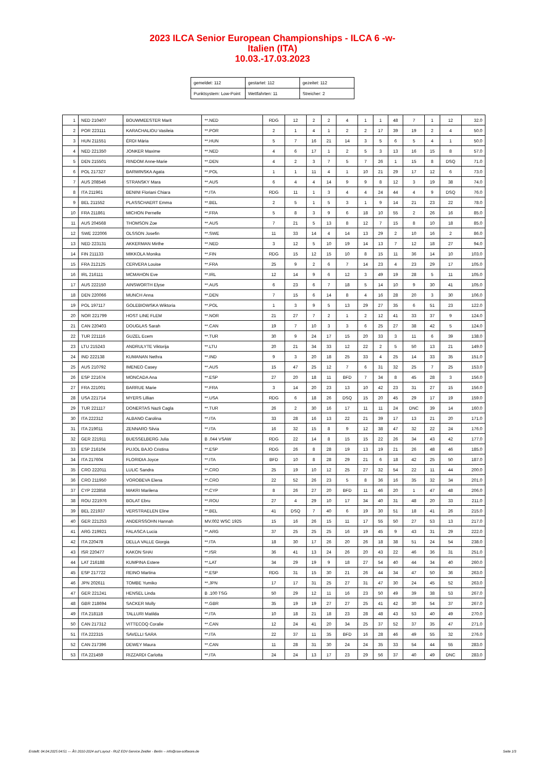2023 ILCA Senior European Championships - ILCA 6 -w-
Italien (ITA)
10.03.-17.03.2023
| gemeldet: 112 | gestartet: 112 | gezeitet: 112 |
| Punktsystem: Low-Point | Wettfahrten: 11 | Streicher: 2 |
| 1 | NED 210407 | BOUWMEESTER Marit | **.NED | RDG | 12 | 2 | 2 | 4 | 1 | 1 | 48 | 7 | 1 | 12 | 32.0 |
| 2 | POR 223111 | KARACHALIOU Vasileia | **.POR | 2 | 1 | 4 | 1 | 2 | 2 | 17 | 39 | 19 | 2 | 4 | 50.0 |
| 3 | HUN 211551 | ÉRDI Mária | **.HUN | 5 | 7 | 16 | 21 | 14 | 3 | 5 | 6 | 5 | 4 | 1 | 50.0 |
| 4 | NED 221350 | JONKER Maxime | **.NED | 4 | 6 | 17 | 1 | 2 | 5 | 3 | 13 | 16 | 15 | 8 | 57.0 |
| 5 | DEN 215501 | RINDOM Anne-Marie | **.DEN | 4 | 2 | 3 | 7 | 5 | 7 | 26 | 1 | 15 | 8 | DSQ | 71.0 |
| 6 | POL 217327 | BARWINSKA Agata | **.POL | 1 | 1 | 11 | 4 | 1 | 10 | 21 | 29 | 17 | 12 | 6 | 73.0 |
| 7 | AUS 208546 | STRANSKY Mara | **.AUS | 6 | 4 | 4 | 14 | 9 | 9 | 8 | 12 | 3 | 19 | 38 | 74.0 |
| 8 | ITA 211961 | BENINI Floriani Chiara | **.ITA | RDG | 11 | 1 | 3 | 4 | 4 | 24 | 44 | 4 | 9 | DSQ | 76.0 |
| 9 | BEL 211552 | PLASSCHAERT Emma | **.BEL | 2 | 5 | 1 | 5 | 3 | 1 | 9 | 14 | 21 | 23 | 22 | 78.0 |
| 10 | FRA 211861 | MICHON Pernelle | **.FRA | 5 | 8 | 3 | 9 | 6 | 18 | 10 | 55 | 2 | 26 | 16 | 85.0 |
| 11 | AUS 204568 | THOMSON Zoe | **.AUS | 7 | 21 | 5 | 13 | 8 | 12 | 7 | 15 | 8 | 10 | 18 | 85.0 |
| 12 | SWE 222006 | OLSSON Josefin | **.SWE | 11 | 33 | 14 | 4 | 14 | 13 | 29 | 2 | 10 | 16 | 2 | 86.0 |
| 13 | NED 223131 | AKKERMAN Mirthe | **.NED | 3 | 12 | 5 | 10 | 19 | 14 | 13 | 7 | 12 | 18 | 27 | 94.0 |
| 14 | FIN 211133 | MIKKOLA Monika | **.FIN | RDG | 15 | 12 | 15 | 10 | 8 | 15 | 11 | 36 | 14 | 10 | 103.0 |
| 15 | FRA 212125 | CERVERA Louise | **.FRA | 25 | 9 | 2 | 6 | 7 | 14 | 23 | 4 | 23 | 29 | 17 | 105.0 |
| 16 | IRL 216111 | MCMAHON Eve | **.IRL | 12 | 14 | 9 | 6 | 12 | 3 | 49 | 19 | 28 | 5 | 11 | 105.0 |
| 17 | AUS 222150 | AINSWORTH Elyse | **.AUS | 6 | 23 | 6 | 7 | 18 | 5 | 14 | 10 | 9 | 30 | 41 | 105.0 |
| 18 | DEN 220066 | MUNCH Anna | **.DEN | 7 | 15 | 6 | 14 | 8 | 4 | 16 | 28 | 20 | 3 | 30 | 106.0 |
| 19 | POL 197117 | GOLEBIOWSKA Wiktoria | **.POL | 1 | 3 | 9 | 5 | 13 | 29 | 27 | 35 | 6 | 51 | 23 | 122.0 |
| 20 | NOR 221799 | HOST LINE FLEM | **.NOR | 21 | 27 | 7 | 2 | 1 | 2 | 12 | 41 | 33 | 37 | 9 | 124.0 |
| 21 | CAN 220403 | DOUGLAS Sarah | **.CAN | 19 | 7 | 10 | 3 | 3 | 6 | 25 | 27 | 38 | 42 | 5 | 124.0 |
| 22 | TUR 221116 | GUZEL Ecem | **.TUR | 30 | 9 | 24 | 17 | 15 | 20 | 33 | 3 | 11 | 6 | 39 | 138.0 |
| 23 | LTU 215243 | ANDRULYTE Viktorija | **.LTU | 20 | 21 | 34 | 33 | 12 | 22 | 2 | 5 | 50 | 13 | 21 | 149.0 |
| 24 | IND 222138 | KUMANAN Nethra | **.IND | 9 | 3 | 20 | 18 | 25 | 33 | 4 | 25 | 14 | 33 | 35 | 151.0 |
| 25 | AUS 210792 | IMENEO Casey | **.AUS | 15 | 47 | 25 | 12 | 7 | 6 | 31 | 32 | 25 | 7 | 25 | 153.0 |
| 26 | ESP 221674 | MONCADA Ana | **.ESP | 27 | 20 | 18 | 11 | BFD | 7 | 34 | 8 | 45 | 28 | 3 | 156.0 |
| 27 | FRA 221001 | BARRUE Marie | **.FRA | 3 | 14 | 20 | 23 | 13 | 10 | 42 | 23 | 31 | 27 | 15 | 156.0 |
| 28 | USA 221714 | MYERS Lillian | **.USA | RDG | 6 | 18 | 26 | DSQ | 15 | 20 | 45 | 29 | 17 | 19 | 159.0 |
| 29 | TUR 221117 | DONERTAS Nazli Cagla | **.TUR | 26 | 2 | 30 | 16 | 17 | 11 | 11 | 24 | DNC | 39 | 14 | 160.0 |
| 30 | ITA 222312 | ALBANO Carolina | **.ITA | 33 | 28 | 16 | 13 | 22 | 21 | 39 | 17 | 13 | 21 | 20 | 171.0 |
| 31 | ITA 219011 | ZENNARO Silvia | **.ITA | 16 | 32 | 15 | 8 | 9 | 12 | 38 | 47 | 32 | 22 | 24 | 176.0 |
| 32 | GER 221911 | BUESSELBERG Julia | B .044 VSAW | RDG | 22 | 14 | 8 | 15 | 15 | 22 | 26 | 34 | 43 | 42 | 177.0 |
| 33 | ESP 216104 | PUJOL BAJO Cristina | **.ESP | RDG | 26 | 8 | 28 | 19 | 13 | 19 | 21 | 26 | 48 | 46 | 185.0 |
| 34 | ITA 217604 | FLORIDIA Joyce | **.ITA | BFD | 10 | 8 | 28 | 29 | 21 | 6 | 18 | 42 | 25 | 50 | 187.0 |
| 35 | CRO 222011 | LULIC Sandra | **.CRO | 25 | 19 | 10 | 12 | 25 | 27 | 32 | 54 | 22 | 11 | 44 | 200.0 |
| 36 | CRO 211950 | VOROBEVA Elena | **.CRO | 22 | 52 | 26 | 23 | 5 | 8 | 36 | 16 | 35 | 32 | 34 | 201.0 |
| 37 | CYP 222858 | MAKRI Marilena | **.CYP | 8 | 26 | 27 | 20 | BFD | 11 | 46 | 20 | 1 | 47 | 48 | 206.0 |
| 38 | ROU 221976 | BOLAT Ebru | **.ROU | 27 | 4 | 29 | 10 | 17 | 34 | 40 | 31 | 48 | 20 | 33 | 211.0 |
| 39 | BEL 221937 | VERSTRAELEN Eline | **.BEL | 41 | DSQ | 7 | 40 | 6 | 19 | 30 | 51 | 18 | 41 | 26 | 215.0 |
| 40 | GER 221253 | ANDERSSOHN Hannah | MV.002 WSC 1925 | 15 | 16 | 26 | 15 | 11 | 17 | 55 | 50 | 27 | 53 | 13 | 217.0 |
| 41 | ARG 219921 | FALASCA Lucia | **.ARG | 37 | 25 | 25 | 25 | 16 | 19 | 45 | 9 | 43 | 31 | 29 | 222.0 |
| 42 | ITA 220478 | DELLA VALLE Giorgia | **.ITA | 18 | 30 | 17 | 26 | 20 | 26 | 18 | 38 | 51 | 24 | 54 | 238.0 |
| 43 | ISR 220477 | KAKON SHAI | **.ISR | 36 | 41 | 13 | 24 | 26 | 20 | 43 | 22 | 46 | 36 | 31 | 251.0 |
| 44 | LAT 216188 | KUMPINA Estere | **.LAT | 34 | 29 | 19 | 9 | 18 | 27 | 54 | 40 | 44 | 34 | 40 | 260.0 |
| 45 | ESP 217722 | REINO Martina | **.ESP | RDG | 31 | 15 | 30 | 21 | 26 | 44 | 34 | 47 | 50 | 36 | 263.0 |
| 46 | JPN 202611 | TOMBE Yumiko | **.JPN | 17 | 17 | 31 | 25 | 27 | 31 | 47 | 30 | 24 | 45 | 52 | 263.0 |
| 47 | GER 221241 | HENSEL Linda | B .100 TSG | 50 | 29 | 12 | 11 | 16 | 23 | 50 | 49 | 39 | 38 | 53 | 267.0 |
| 48 | GBR 218694 | SACKER Molly | **.GBR | 35 | 19 | 19 | 27 | 27 | 25 | 41 | 42 | 30 | 54 | 37 | 267.0 |
| 49 | ITA 218118 | TALLURI Matilda | **.ITA | 10 | 18 | 21 | 18 | 23 | 28 | 48 | 43 | 53 | 40 | 49 | 270.0 |
| 50 | CAN 217312 | VITTECOQ Coralie | **.CAN | 12 | 24 | 41 | 20 | 34 | 25 | 37 | 52 | 37 | 35 | 47 | 271.0 |
| 51 | ITA 222315 | SAVELLI SARA | **.ITA | 22 | 37 | 11 | 35 | BFD | 16 | 28 | 46 | 49 | 55 | 32 | 276.0 |
| 52 | CAN 217396 | DEWEY Maura | **.CAN | 11 | 28 | 31 | 30 | 24 | 24 | 35 | 33 | 54 | 44 | 55 | 283.0 |
| 53 | ITA 221459 | RIZZARDI Carlotta | **.ITA | 24 | 24 | 13 | 17 | 23 | 29 | 56 | 37 | 40 | 49 | DNC | 283.0 |
Erstellt: 04.04.2025 04:51 --- Â© 2010-2024 auf Layout - RUZ EDV-Service Zeidler - Berlin -- info@raw-software.de Seite 1/3